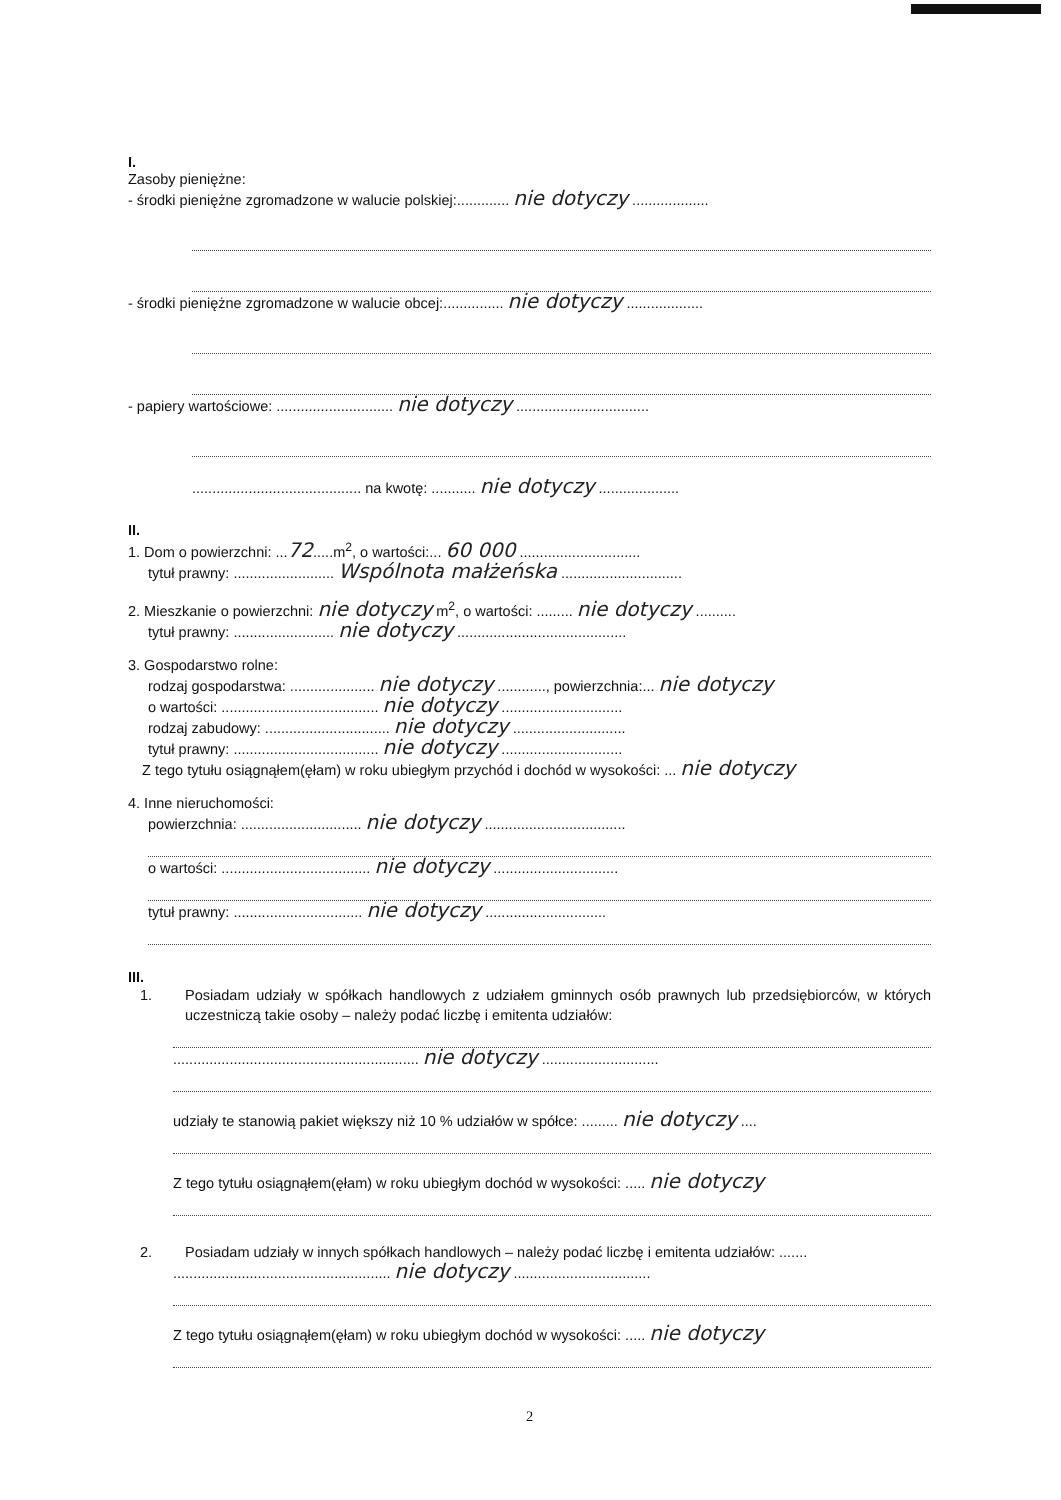I.
Zasoby pieniężne:
- środki pieniężne zgromadzone w walucie polskiej:............. nie dotyczy ...................
- środki pieniężne zgromadzone w walucie obcej:............... nie dotyczy ...................
- papiery wartościowe: ............................. nie dotyczy .................................
.......................................... na kwotę: ........... nie dotyczy ....................
II.
1. Dom o powierzchni: ...72.....m<sup>2</sup>, o wartości:... 60 000 ..............................
tytuł prawny: ......................... Wspólnota małżeńska ..............................
2. Mieszkanie o powierzchni: nie dotyczy m<sup>2</sup>, o wartości: ......... nie dotyczy ..........
tytuł prawny: ......................... nie dotyczy ..........................................
3. Gospodarstwo rolne:
rodzaj gospodarstwa: ..................... nie dotyczy ............, powierzchnia:... nie dotyczy
o wartości: ....................................... nie dotyczy ..............................
rodzaj zabudowy: ............................... nie dotyczy ............................
tytuł prawny: .................................... nie dotyczy ..............................
Z tego tytułu osiągnąłem(ęłam) w roku ubiegłym przychód i dochód w wysokości: ... nie dotyczy
4. Inne nieruchomości:
powierzchnia: .............................. nie dotyczy ...................................
o wartości: ..................................... nie dotyczy ...............................
tytuł prawny: ................................ nie dotyczy ..............................
III.
1. Posiadam udziały w spółkach handlowych z udziałem gminnych osób prawnych lub przedsiębiorców, w których uczestniczą takie osoby – należy podać liczbę i emitenta udziałów:
............................................................. nie dotyczy .............................
udziały te stanowią pakiet większy niż 10 % udziałów w spółce: ......... nie dotyczy ....
Z tego tytułu osiągnąłem(ęłam) w roku ubiegłym dochód w wysokości: ..... nie dotyczy
2. Posiadam udziały w innych spółkach handlowych – należy podać liczbę i emitenta udziałów: .......
...................................................... nie dotyczy ..................................
Z tego tytułu osiągnąłem(ęłam) w roku ubiegłym dochód w wysokości: ..... nie dotyczy
2